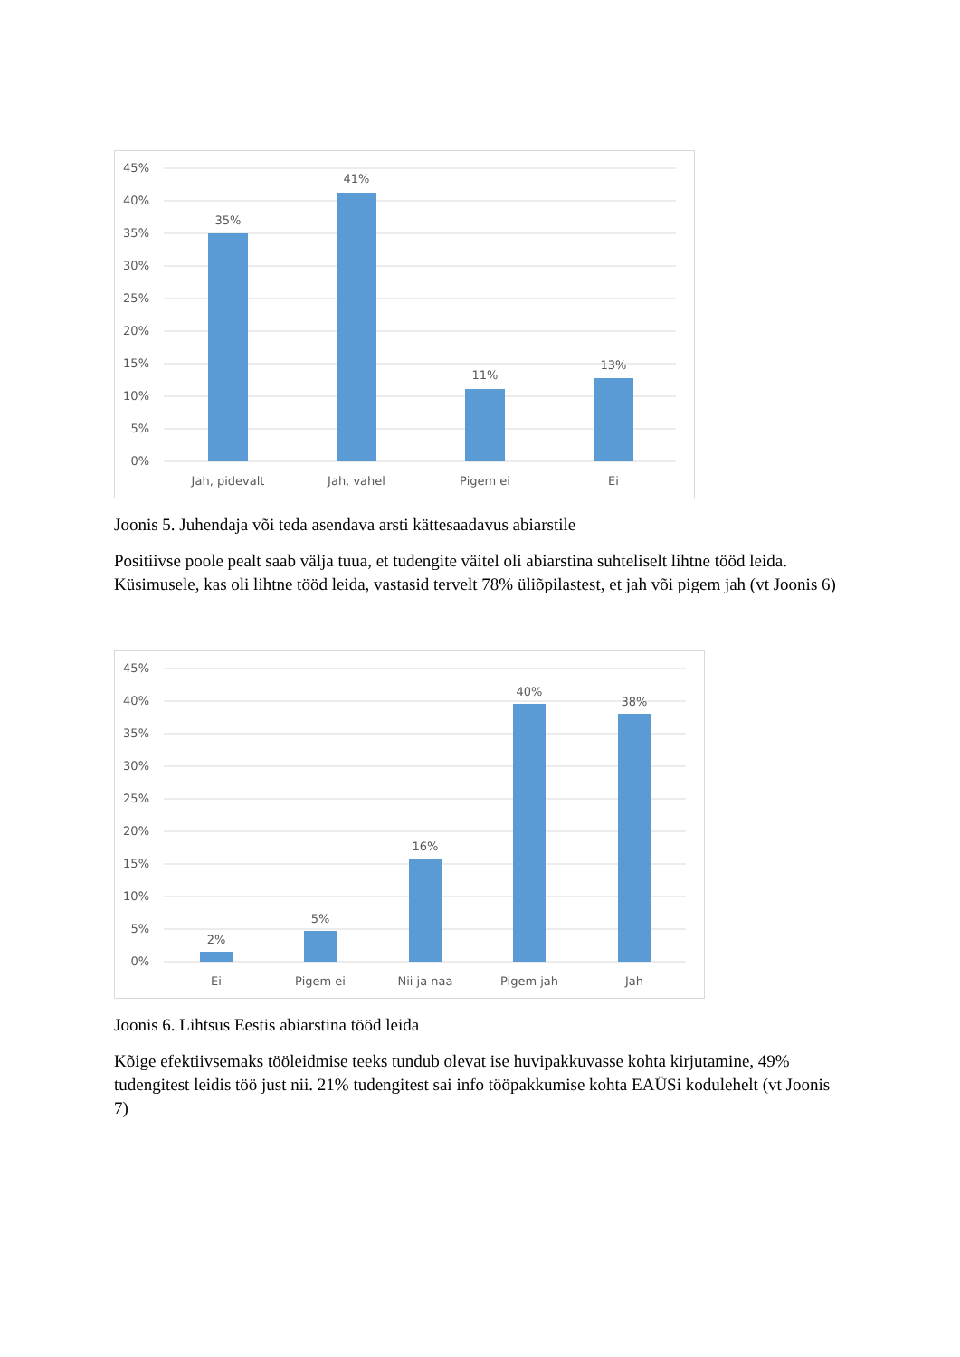45%
40%
35%
30%
25%
20%
15%
10%
5%
0%
35%
41%
11%
13%
Jah, pidevalt
Jah, vahel
Pigem ei
Ei
Joonis 5. Juhendaja või teda asendava arsti kättesaadavus abiarstile
Positiivse poole pealt saab välja tuua, et tudengite väitel oli abiarstina suhteliselt lihtne tööd leida. Küsimusele, kas oli lihtne tööd leida, vastasid tervelt 78% üliõpilastest, et jah või pigem jah (vt Joonis 6)
45%
40%
35%
30%
25%
20%
15%
10%
5%
0%
2%
5%
16%
40%
38%
Ei
Pigem ei
Nii ja naa
Pigem jah
Jah
Joonis 6. Lihtsus Eestis abiarstina tööd leida
Kõige efektiivsemaks tööleidmise teeks tundub olevat ise huvipakkuvasse kohta kirjutamine, 49% tudengitest leidis töö just nii. 21% tudengitest sai info tööpakkumise kohta EAÜSi kodulehelt (vt Joonis 7)